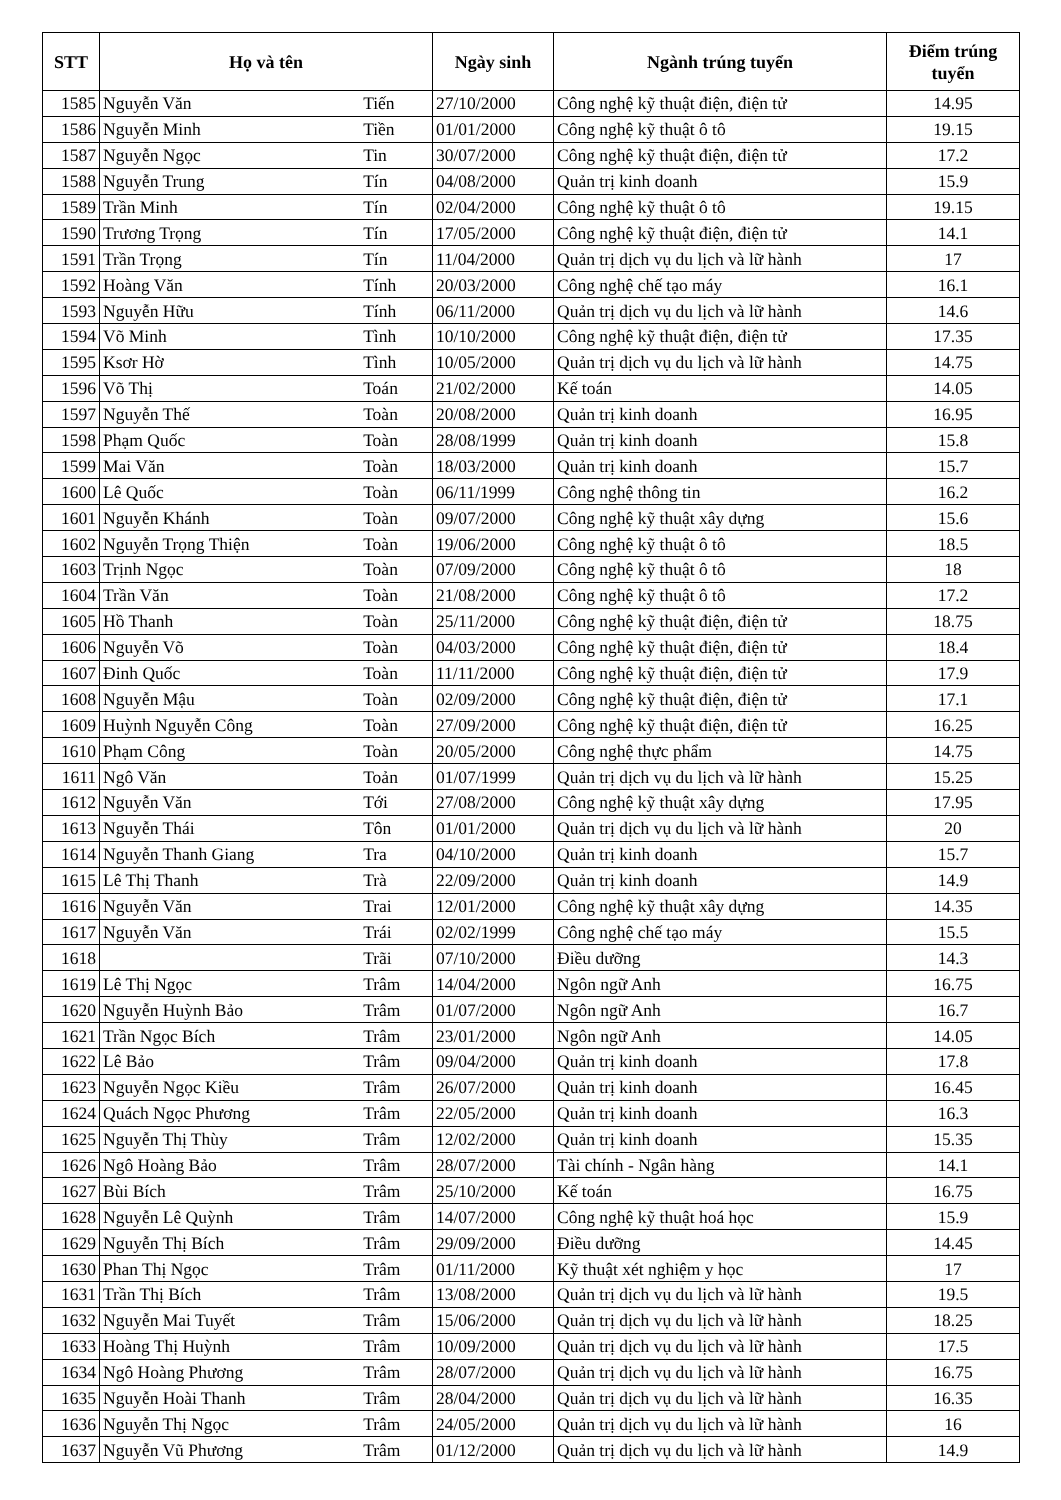| STT | Họ và tên | | Ngày sinh | Ngành trúng tuyển | Điểm trúng tuyển |
| --- | --- | --- | --- | --- | --- |
| 1585 | Nguyễn Văn | Tiến | 27/10/2000 | Công nghệ kỹ thuật điện, điện tử | 14.95 |
| 1586 | Nguyễn Minh | Tiền | 01/01/2000 | Công nghệ kỹ thuật ô tô | 19.15 |
| 1587 | Nguyễn Ngọc | Tin | 30/07/2000 | Công nghệ kỹ thuật điện, điện tử | 17.2 |
| 1588 | Nguyễn Trung | Tín | 04/08/2000 | Quản trị kinh doanh | 15.9 |
| 1589 | Trần Minh | Tín | 02/04/2000 | Công nghệ kỹ thuật ô tô | 19.15 |
| 1590 | Trương Trọng | Tín | 17/05/2000 | Công nghệ kỹ thuật điện, điện tử | 14.1 |
| 1591 | Trần Trọng | Tín | 11/04/2000 | Quản trị dịch vụ du lịch và lữ hành | 17 |
| 1592 | Hoàng Văn | Tính | 20/03/2000 | Công nghệ chế tạo máy | 16.1 |
| 1593 | Nguyễn Hữu | Tính | 06/11/2000 | Quản trị dịch vụ du lịch và lữ hành | 14.6 |
| 1594 | Võ Minh | Tình | 10/10/2000 | Công nghệ kỹ thuật điện, điện tử | 17.35 |
| 1595 | Ksơr Hờ | Tình | 10/05/2000 | Quản trị dịch vụ du lịch và lữ hành | 14.75 |
| 1596 | Võ Thị | Toán | 21/02/2000 | Kế toán | 14.05 |
| 1597 | Nguyễn Thế | Toàn | 20/08/2000 | Quản trị kinh doanh | 16.95 |
| 1598 | Phạm Quốc | Toàn | 28/08/1999 | Quản trị kinh doanh | 15.8 |
| 1599 | Mai Văn | Toàn | 18/03/2000 | Quản trị kinh doanh | 15.7 |
| 1600 | Lê Quốc | Toàn | 06/11/1999 | Công nghệ thông tin | 16.2 |
| 1601 | Nguyễn Khánh | Toàn | 09/07/2000 | Công nghệ kỹ thuật xây dựng | 15.6 |
| 1602 | Nguyễn Trọng Thiện | Toàn | 19/06/2000 | Công nghệ kỹ thuật ô tô | 18.5 |
| 1603 | Trịnh Ngọc | Toàn | 07/09/2000 | Công nghệ kỹ thuật ô tô | 18 |
| 1604 | Trần Văn | Toàn | 21/08/2000 | Công nghệ kỹ thuật ô tô | 17.2 |
| 1605 | Hồ Thanh | Toàn | 25/11/2000 | Công nghệ kỹ thuật điện, điện tử | 18.75 |
| 1606 | Nguyễn Võ | Toàn | 04/03/2000 | Công nghệ kỹ thuật điện, điện tử | 18.4 |
| 1607 | Đinh Quốc | Toàn | 11/11/2000 | Công nghệ kỹ thuật điện, điện tử | 17.9 |
| 1608 | Nguyễn Mậu | Toàn | 02/09/2000 | Công nghệ kỹ thuật điện, điện tử | 17.1 |
| 1609 | Huỳnh Nguyễn Công | Toàn | 27/09/2000 | Công nghệ kỹ thuật điện, điện tử | 16.25 |
| 1610 | Phạm Công | Toàn | 20/05/2000 | Công nghệ thực phẩm | 14.75 |
| 1611 | Ngô Văn | Toản | 01/07/1999 | Quản trị dịch vụ du lịch và lữ hành | 15.25 |
| 1612 | Nguyễn Văn | Tới | 27/08/2000 | Công nghệ kỹ thuật xây dựng | 17.95 |
| 1613 | Nguyễn Thái | Tôn | 01/01/2000 | Quản trị dịch vụ du lịch và lữ hành | 20 |
| 1614 | Nguyễn Thanh Giang | Tra | 04/10/2000 | Quản trị kinh doanh | 15.7 |
| 1615 | Lê Thị Thanh | Trà | 22/09/2000 | Quản trị kinh doanh | 14.9 |
| 1616 | Nguyễn Văn | Trai | 12/01/2000 | Công nghệ kỹ thuật xây dựng | 14.35 |
| 1617 | Nguyễn Văn | Trái | 02/02/1999 | Công nghệ chế tạo máy | 15.5 |
| 1618 | | Trãi | 07/10/2000 | Điều dưỡng | 14.3 |
| 1619 | Lê Thị Ngọc | Trâm | 14/04/2000 | Ngôn ngữ Anh | 16.75 |
| 1620 | Nguyễn Huỳnh Bảo | Trâm | 01/07/2000 | Ngôn ngữ Anh | 16.7 |
| 1621 | Trần Ngọc Bích | Trâm | 23/01/2000 | Ngôn ngữ Anh | 14.05 |
| 1622 | Lê Bảo | Trâm | 09/04/2000 | Quản trị kinh doanh | 17.8 |
| 1623 | Nguyễn Ngọc Kiều | Trâm | 26/07/2000 | Quản trị kinh doanh | 16.45 |
| 1624 | Quách Ngọc Phương | Trâm | 22/05/2000 | Quản trị kinh doanh | 16.3 |
| 1625 | Nguyễn Thị Thùy | Trâm | 12/02/2000 | Quản trị kinh doanh | 15.35 |
| 1626 | Ngô Hoàng Bảo | Trâm | 28/07/2000 | Tài chính - Ngân hàng | 14.1 |
| 1627 | Bùi Bích | Trâm | 25/10/2000 | Kế toán | 16.75 |
| 1628 | Nguyễn Lê Quỳnh | Trâm | 14/07/2000 | Công nghệ kỹ thuật hoá học | 15.9 |
| 1629 | Nguyễn Thị Bích | Trâm | 29/09/2000 | Điều dưỡng | 14.45 |
| 1630 | Phan Thị Ngọc | Trâm | 01/11/2000 | Kỹ thuật xét nghiệm y học | 17 |
| 1631 | Trần Thị Bích | Trâm | 13/08/2000 | Quản trị dịch vụ du lịch và lữ hành | 19.5 |
| 1632 | Nguyễn Mai Tuyết | Trâm | 15/06/2000 | Quản trị dịch vụ du lịch và lữ hành | 18.25 |
| 1633 | Hoàng Thị Huỳnh | Trâm | 10/09/2000 | Quản trị dịch vụ du lịch và lữ hành | 17.5 |
| 1634 | Ngô Hoàng Phương | Trâm | 28/07/2000 | Quản trị dịch vụ du lịch và lữ hành | 16.75 |
| 1635 | Nguyễn Hoài Thanh | Trâm | 28/04/2000 | Quản trị dịch vụ du lịch và lữ hành | 16.35 |
| 1636 | Nguyễn Thị Ngọc | Trâm | 24/05/2000 | Quản trị dịch vụ du lịch và lữ hành | 16 |
| 1637 | Nguyễn Vũ Phương | Trâm | 01/12/2000 | Quản trị dịch vụ du lịch và lữ hành | 14.9 |